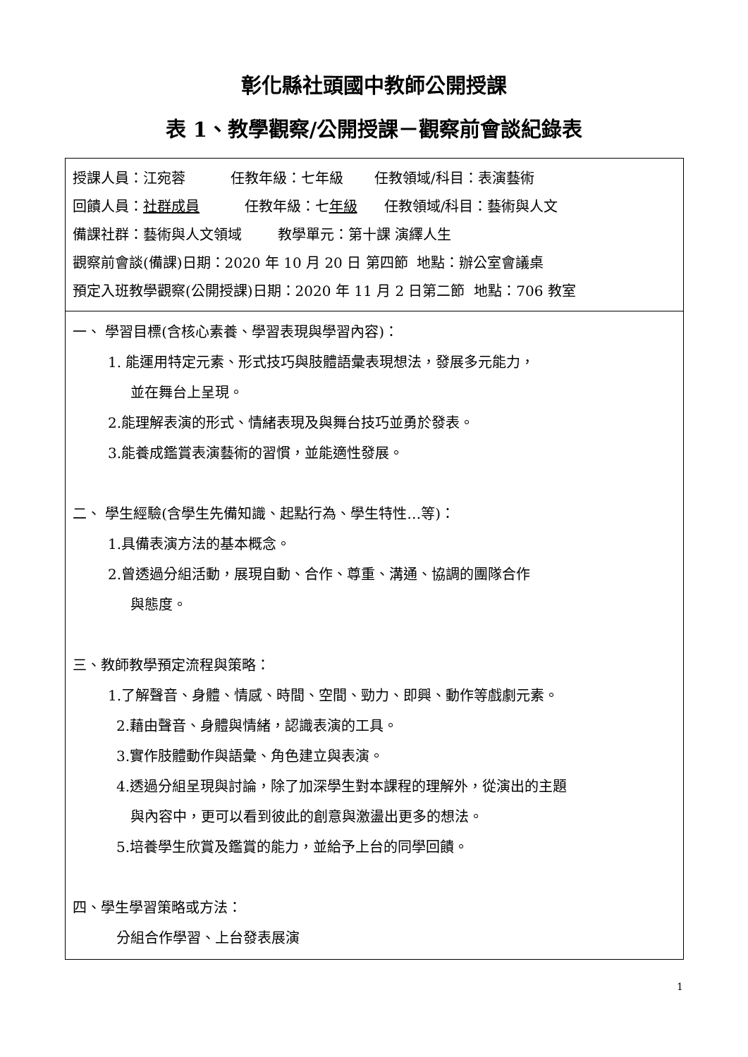彰化縣社頭國中教師公開授課
表 1、教學觀察/公開授課－觀察前會談紀錄表
| 授課人員：江宛蓉 任教年級：七年級 任教領域/科目：表演藝術 回饋人員： 社群成員 任教年級：七 年級 任教領域/科目：藝術與人文 備課社群：藝術與人文領域 教學單元：第十課 演繹人生 觀察前會談(備課)日期：2020 年 10 月 20 日 第四節 地點：辦公室會議桌 預定入班教學觀察(公開授課)日期：2020 年 11 月 2 日第二節 地點：706 教室 |
| 一、 學習目標(含核心素養、學習表現與學習內容)： 1. 能運用特定元素、形式技巧與肢體語彙表現想法，發展多元能力， 並在舞台上呈現。 2.能理解表演的形式、情緒表現及與舞台技巧並勇於發表。 3.能養成鑑賞表演藝術的習慣，並能適性發展。 二、 學生經驗(含學生先備知識、起點行為、學生特性…等)： 1.具備表演方法的基本概念。 2.曾透過分組活動，展現自動、合作、尊重、溝通、協調的團隊合作 與態度。 三、教師教學預定流程與策略： 1.了解聲音、身體、情感、時間、空間、勁力、即興、動作等戲劇元素。 2.藉由聲音、身體與情緒，認識表演的工具。 3.實作肢體動作與語彙、角色建立與表演。 4.透過分組呈現與討論，除了加深學生對本課程的理解外，從演出的主題 與內容中，更可以看到彼此的創意與激盪出更多的想法。 5.培養學生欣賞及鑑賞的能力，並給予上台的同學回饋。 四、學生學習策略或方法： 分組合作學習、上台發表展演 |
1